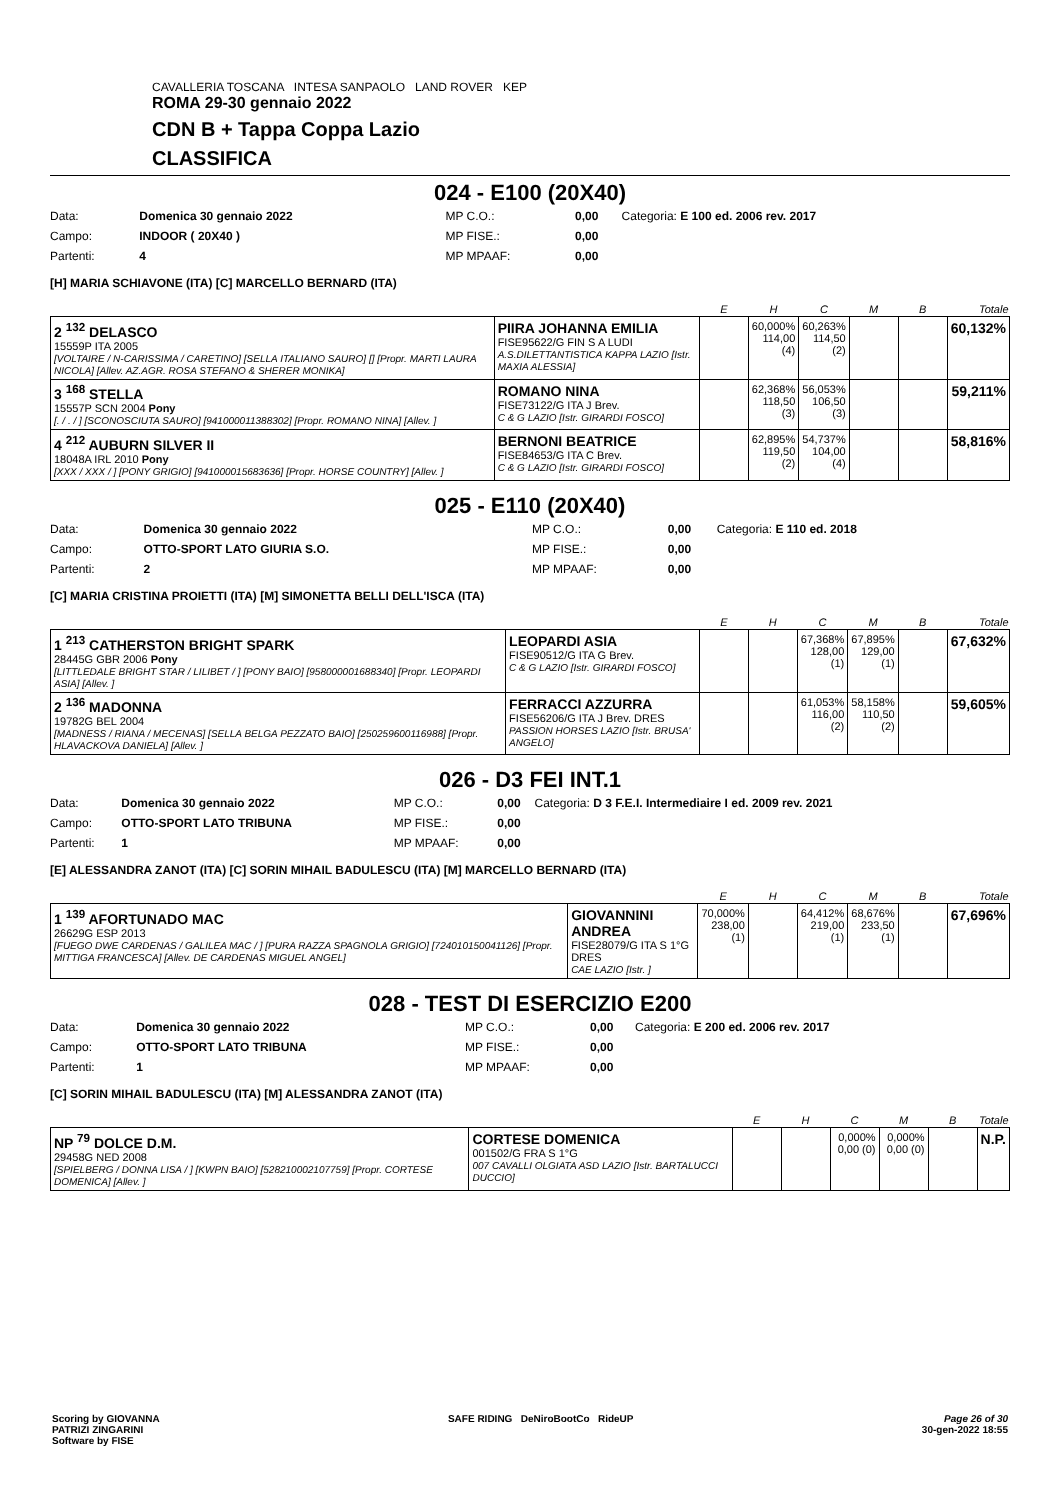CAVALLERIA TOSCANA INTESA SANPAOLO LAND ROVER KEP
ROMA 29-30 gennaio 2022
CDN B + Tappa Coppa Lazio
CLASSIFICA
024 - E100 (20X40)
| Data: | Domenica 30 gennaio 2022 | MP C.O.: | 0,00 | Categoria: E 100 ed. 2006 rev. 2017 |
| Campo: | INDOOR ( 20X40 ) | MP FISE.: | 0,00 | |
| Partenti: | 4 | MP MPAAF: | 0,00 | |
[H] MARIA SCHIAVONE (ITA) [C] MARCELLO BERNARD (ITA)
| | | E | H | C | M | B | Totale |
| --- | --- | --- | --- | --- | --- | --- | --- |
| 2 <sup>132</sup> DELASCO 15559P ITA 2005 [VOLTAIRE / N-CARISSIMA / CARETINO] [SELLA ITALIANO SAURO] [] [Propr. MARTI LAURA NICOLA] [Allev. AZ.AGR. ROSA STEFANO & SHERER MONIKA] | PIIRA JOHANNA EMILIA FISE95622/G FIN S A LUDI A.S.DILETTANTISTICA KAPPA LAZIO [Istr. MAXIA ALESSIA] | | 60,000% 114,00 (4) | 60,263% 114,50 (2) | | | 60,132% |
| 3 <sup>168</sup> STELLA 15557P SCN 2004 Pony [. / . / ] [SCONOSCIUTA SAURO] [941000011388302] [Propr. ROMANO NINA] [Allev. ] | ROMANO NINA FISE73122/G ITA J Brev. C & G LAZIO [Istr. GIRARDI FOSCO] | | 62,368% 118,50 (3) | 56,053% 106,50 (3) | | | 59,211% |
| 4 <sup>212</sup> AUBURN SILVER II 18048A IRL 2010 Pony [XXX / XXX / ] [PONY GRIGIO] [941000015683636] [Propr. HORSE COUNTRY] [Allev. ] | BERNONI BEATRICE FISE84653/G ITA C Brev. C & G LAZIO [Istr. GIRARDI FOSCO] | | 62,895% 119,50 (2) | 54,737% 104,00 (4) | | | 58,816% |
025 - E110 (20X40)
| Data: | Domenica 30 gennaio 2022 | MP C.O.: | 0,00 | Categoria: E 110 ed. 2018 |
| Campo: | OTTO-SPORT LATO GIURIA S.O. | MP FISE.: | 0,00 | |
| Partenti: | 2 | MP MPAAF: | 0,00 | |
[C] MARIA CRISTINA PROIETTI (ITA) [M] SIMONETTA BELLI DELL'ISCA (ITA)
| | | E | H | C | M | B | Totale |
| --- | --- | --- | --- | --- | --- | --- | --- |
| 1 <sup>213</sup> CATHERSTON BRIGHT SPARK 28445G GBR 2006 Pony [LITTLEDALE BRIGHT STAR / LILIBET / ] [PONY BAIO] [958000001688340] [Propr. LEOPARDI ASIA] [Allev. ] | LEOPARDI ASIA FISE90512/G ITA G Brev. C & G LAZIO [Istr. GIRARDI FOSCO] | | | 67,368% 128,00 (1) | 67,895% 129,00 (1) | | 67,632% |
| 2 <sup>136</sup> MADONNA 19782G BEL 2004 [MADNESS / RIANA / MECENAS] [SELLA BELGA PEZZATO BAIO] [250259600116988] [Propr. HLAVACKOVA DANIELA] [Allev. ] | FERRACCI AZZURRA FISE56206/G ITA J Brev. DRES PASSION HORSES LAZIO [Istr. BRUSA' ANGELO] | | | 61,053% 116,00 (2) | 58,158% 110,50 (2) | | 59,605% |
026 - D3 FEI INT.1
| Data: | Domenica 30 gennaio 2022 | MP C.O.: | 0,00 | Categoria: D 3 F.E.I. Intermediaire I ed. 2009 rev. 2021 |
| Campo: | OTTO-SPORT LATO TRIBUNA | MP FISE.: | 0,00 | |
| Partenti: | 1 | MP MPAAF: | 0,00 | |
[E] ALESSANDRA ZANOT (ITA) [C] SORIN MIHAIL BADULESCU (ITA) [M] MARCELLO BERNARD (ITA)
| | | E | H | C | M | B | Totale |
| --- | --- | --- | --- | --- | --- | --- | --- |
| 1 <sup>139</sup> AFORTUNADO MAC 26629G ESP 2013 [FUEGO DWE CARDENAS / GALILEA MAC / ] [PURA RAZZA SPAGNOLA GRIGIO] [724010150041126] [Propr. MITTIGA FRANCESCA] [Allev. DE CARDENAS MIGUEL ANGEL] | GIOVANNINI ANDREA FISE28079/G ITA S 1°G DRES CAE LAZIO [Istr. ] | 70,000% 238,00 (1) | | 64,412% 219,00 (1) | 68,676% 233,50 (1) | | 67,696% |
028 - TEST DI ESERCIZIO E200
| Data: | Domenica 30 gennaio 2022 | MP C.O.: | 0,00 | Categoria: E 200 ed. 2006 rev. 2017 |
| Campo: | OTTO-SPORT LATO TRIBUNA | MP FISE.: | 0,00 | |
| Partenti: | 1 | MP MPAAF: | 0,00 | |
[C] SORIN MIHAIL BADULESCU (ITA) [M] ALESSANDRA ZANOT (ITA)
| | | E | H | C | M | B | Totale |
| --- | --- | --- | --- | --- | --- | --- | --- |
| NP <sup>79</sup> DOLCE D.M. 29458G NED 2008 [SPIELBERG / DONNA LISA / ] [KWPN BAIO] [528210002107759] [Propr. CORTESE DOMENICA] [Allev. ] | CORTESE DOMENICA 001502/G FRA S 1°G 007 CAVALLI OLGIATA ASD LAZIO [Istr. BARTALUCCI DUCCIO] | | | 0,000% 0,00 (0) | 0,000% 0,00 (0) | | N.P. |
Scoring by GIOVANNA
PATRIZI ZINGARINI
Software by FISE
SAFE RIDING DeNiroBootCo RideUP
Page 26 of 30
30-gen-2022 18:55